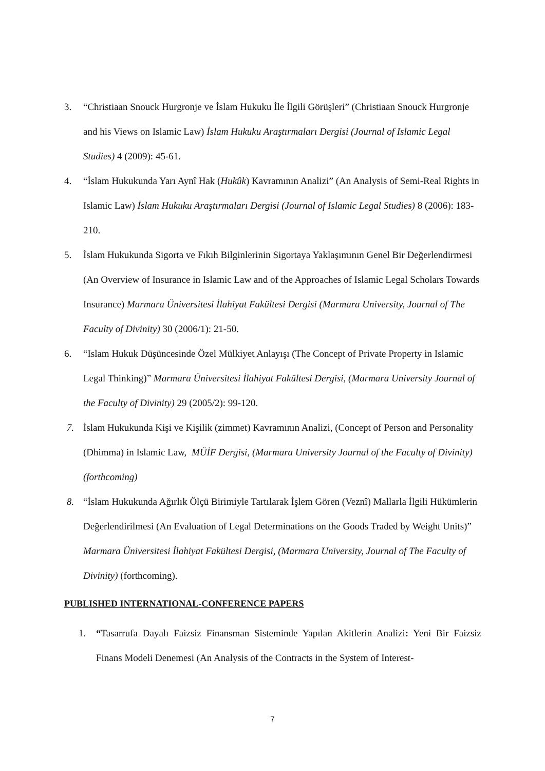3. “Christiaan Snouck Hurgronje ve İslam Hukuku İle İlgili Görüşleri” (Christiaan Snouck Hurgronje and his Views on Islamic Law) İslam Hukuku Araştırmaları Dergisi (Journal of Islamic Legal Studies) 4 (2009): 45-61.
4. “İslam Hukukunda Yarı Aynî Hak (Hukûk) Kavramının Analizi” (An Analysis of Semi-Real Rights in Islamic Law) İslam Hukuku Araştırmaları Dergisi (Journal of Islamic Legal Studies) 8 (2006): 183-210.
5. İslam Hukukunda Sigorta ve Fıkıh Bilginlerinin Sigortaya Yaklaşımının Genel Bir Değerlendirmesi (An Overview of Insurance in Islamic Law and of the Approaches of Islamic Legal Scholars Towards Insurance) Marmara Üniversitesi İlahiyat Fakültesi Dergisi (Marmara University, Journal of The Faculty of Divinity) 30 (2006/1): 21-50.
6. “Islam Hukuk Düşüncesinde Özel Mülkiyet Anlayışı (The Concept of Private Property in Islamic Legal Thinking)” Marmara Üniversitesi İlahiyat Fakültesi Dergisi, (Marmara University Journal of the Faculty of Divinity) 29 (2005/2): 99-120.
7. İslam Hukukunda Kişi ve Kişilik (zimmet) Kavramının Analizi, (Concept of Person and Personality (Dhimma) in Islamic Law, MÜİF Dergisi, (Marmara University Journal of the Faculty of Divinity) (forthcoming)
8. “İslam Hukukunda Ağırlık Ölçü Birimiyle Tartılarak İşlem Gören (Veznî) Mallarla İlgili Hükümlerin Değerlendirilmesi (An Evaluation of Legal Determinations on the Goods Traded by Weight Units)” Marmara Üniversitesi İlahiyat Fakültesi Dergisi, (Marmara University, Journal of The Faculty of Divinity) (forthcoming).
PUBLISHED INTERNATIONAL-CONFERENCE PAPERS
1. “Tasarrufa Dayalı Faizsiz Finansman Sisteminde Yapılan Akitlerin Analizi: Yeni Bir Faizsiz Finans Modeli Denemesi (An Analysis of the Contracts in the System of Interest-
7